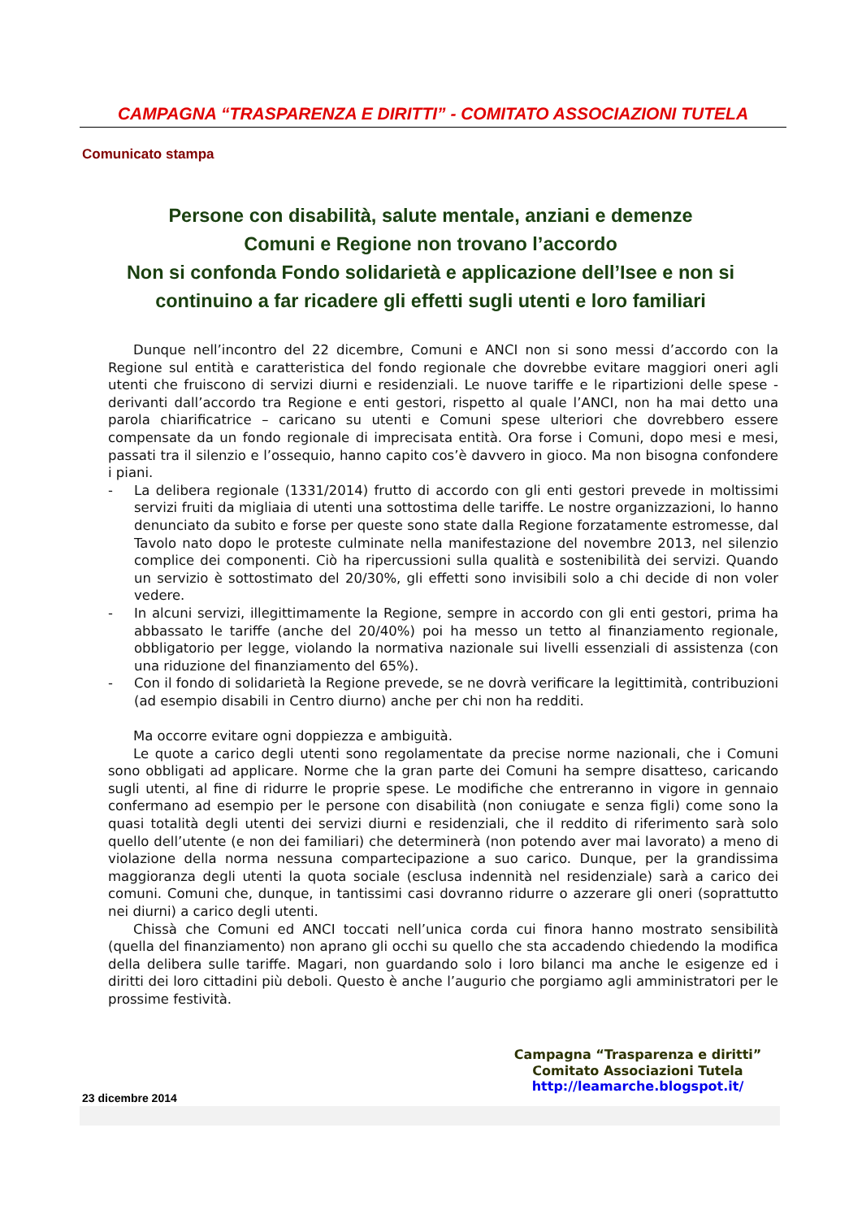CAMPAGNA “TRASPARENZA E DIRITTI” - COMITATO ASSOCIAZIONI TUTELA
Comunicato stampa
Persone con disabilità, salute mentale, anziani e demenze
Comuni e Regione non trovano l’accordo
Non si confonda Fondo solidarietà e applicazione dell’Isee e non si continuino a far ricadere gli effetti sugli utenti e loro familiari
Dunque nell’incontro del 22 dicembre, Comuni e ANCI non si sono messi d’accordo con la Regione sul entità e caratteristica del fondo regionale che dovrebbe evitare maggiori oneri agli utenti che fruiscono di servizi diurni e residenziali. Le nuove tariffe e le ripartizioni delle spese - derivanti dall’accordo tra Regione e enti gestori, rispetto al quale l’ANCI, non ha mai detto una parola chiarificatrice – caricano su utenti e Comuni spese ulteriori che dovrebbero essere compensate da un fondo regionale di imprecisata entità. Ora forse i Comuni, dopo mesi e mesi, passati tra il silenzio e l’ossequio, hanno capito cos’è davvero in gioco. Ma non bisogna confondere i piani.
- La delibera regionale (1331/2014) frutto di accordo con gli enti gestori prevede in moltissimi servizi fruiti da migliaia di utenti una sottostima delle tariffe. Le nostre organizzazioni, lo hanno denunciato da subito e forse per queste sono state dalla Regione forzatamente estromesse, dal Tavolo nato dopo le proteste culminate nella manifestazione del novembre 2013, nel silenzio complice dei componenti. Ciò ha ripercussioni sulla qualità e sostenibilità dei servizi. Quando un servizio è sottostimato del 20/30%, gli effetti sono invisibili solo a chi decide di non voler vedere.
- In alcuni servizi, illegittimamente la Regione, sempre in accordo con gli enti gestori, prima ha abbassato le tariffe (anche del 20/40%) poi ha messo un tetto al finanziamento regionale, obbligatorio per legge, violando la normativa nazionale sui livelli essenziali di assistenza (con una riduzione del finanziamento del 65%).
- Con il fondo di solidarietà la Regione prevede, se ne dovrà verificare la legittimità, contribuzioni (ad esempio disabili in Centro diurno) anche per chi non ha redditi.
Ma occorre evitare ogni doppiezza e ambiguità.
Le quote a carico degli utenti sono regolamentate da precise norme nazionali, che i Comuni sono obbligati ad applicare. Norme che la gran parte dei Comuni ha sempre disatteso, caricando sugli utenti, al fine di ridurre le proprie spese. Le modifiche che entreranno in vigore in gennaio confermano ad esempio per le persone con disabilità (non coniugate e senza figli) come sono la quasi totalità degli utenti dei servizi diurni e residenziali, che il reddito di riferimento sarà solo quello dell’utente (e non dei familiari) che determinerà (non potendo aver mai lavorato) a meno di violazione della norma nessuna compartecipazione a suo carico. Dunque, per la grandissima maggioranza degli utenti la quota sociale (esclusa indennità nel residenziale) sarà a carico dei comuni. Comuni che, dunque, in tantissimi casi dovranno ridurre o azzerare gli oneri (soprattutto nei diurni) a carico degli utenti.
Chissà che Comuni ed ANCI toccati nell’unica corda cui finora hanno mostrato sensibilità (quella del finanziamento) non aprano gli occhi su quello che sta accadendo chiedendo la modifica della delibera sulle tariffe. Magari, non guardando solo i loro bilanci ma anche le esigenze ed i diritti dei loro cittadini più deboli. Questo è anche l’augurio che porgiamo agli amministratori per le prossime festività.
Campagna “Trasparenza e diritti”
Comitato Associazioni Tutela
http://leamarche.blogspot.it/
23 dicembre 2014